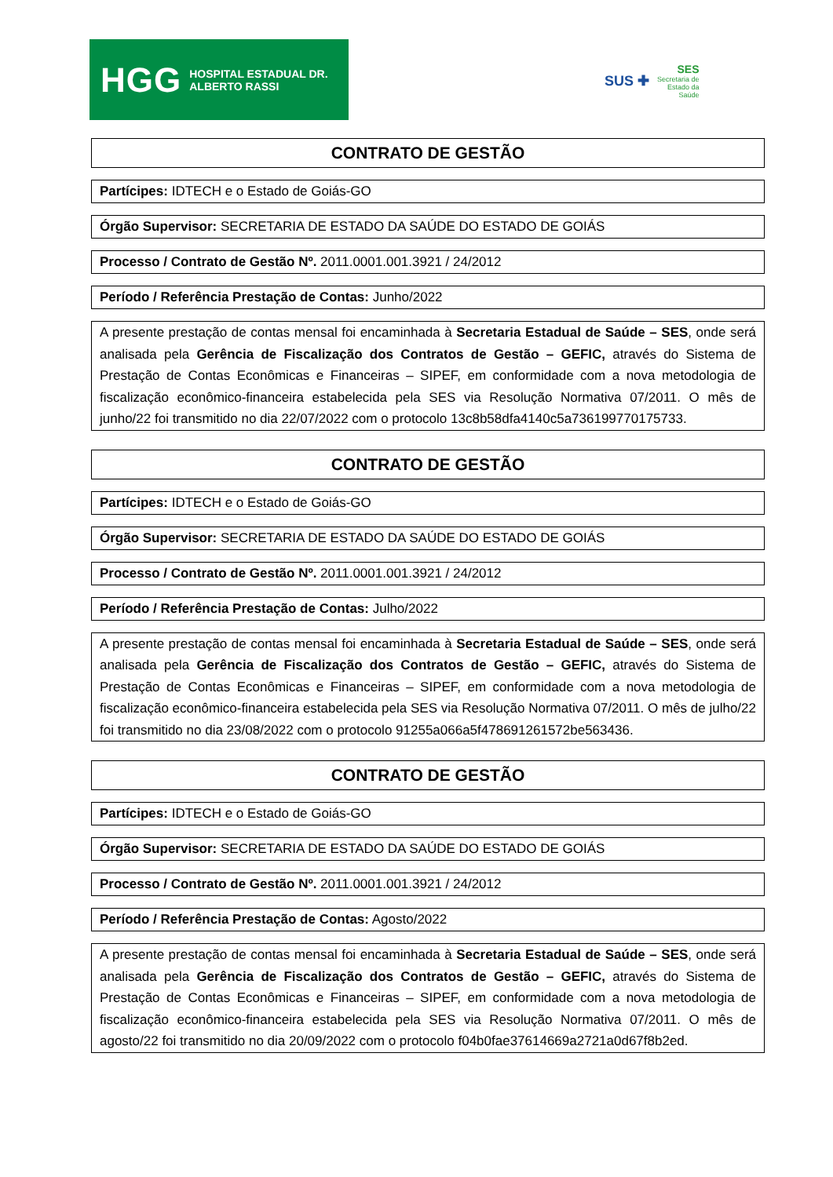HGG HOSPITAL ESTADUAL DR. ALBERTO RASSI
SUS ✚ SES
Secretaria de
Estado da
Saúde
CONTRATO DE GESTÃO
Partícipes: IDTECH e o Estado de Goiás-GO
Órgão Supervisor: SECRETARIA DE ESTADO DA SAÚDE DO ESTADO DE GOIÁS
Processo / Contrato de Gestão Nº. 2011.0001.001.3921 / 24/2012
Período / Referência Prestação de Contas: Junho/2022
A presente prestação de contas mensal foi encaminhada à Secretaria Estadual de Saúde – SES, onde será analisada pela Gerência de Fiscalização dos Contratos de Gestão – GEFIC, através do Sistema de Prestação de Contas Econômicas e Financeiras – SIPEF, em conformidade com a nova metodologia de fiscalização econômico-financeira estabelecida pela SES via Resolução Normativa 07/2011. O mês de junho/22 foi transmitido no dia 22/07/2022 com o protocolo 13c8b58dfa4140c5a736199770175733.
CONTRATO DE GESTÃO
Partícipes: IDTECH e o Estado de Goiás-GO
Órgão Supervisor: SECRETARIA DE ESTADO DA SAÚDE DO ESTADO DE GOIÁS
Processo / Contrato de Gestão Nº. 2011.0001.001.3921 / 24/2012
Período / Referência Prestação de Contas: Julho/2022
A presente prestação de contas mensal foi encaminhada à Secretaria Estadual de Saúde – SES, onde será analisada pela Gerência de Fiscalização dos Contratos de Gestão – GEFIC, através do Sistema de Prestação de Contas Econômicas e Financeiras – SIPEF, em conformidade com a nova metodologia de fiscalização econômico-financeira estabelecida pela SES via Resolução Normativa 07/2011. O mês de julho/22 foi transmitido no dia 23/08/2022 com o protocolo 91255a066a5f478691261572be563436.
CONTRATO DE GESTÃO
Partícipes: IDTECH e o Estado de Goiás-GO
Órgão Supervisor: SECRETARIA DE ESTADO DA SAÚDE DO ESTADO DE GOIÁS
Processo / Contrato de Gestão Nº. 2011.0001.001.3921 / 24/2012
Período / Referência Prestação de Contas: Agosto/2022
A presente prestação de contas mensal foi encaminhada à Secretaria Estadual de Saúde – SES, onde será analisada pela Gerência de Fiscalização dos Contratos de Gestão – GEFIC, através do Sistema de Prestação de Contas Econômicas e Financeiras – SIPEF, em conformidade com a nova metodologia de fiscalização econômico-financeira estabelecida pela SES via Resolução Normativa 07/2011. O mês de agosto/22 foi transmitido no dia 20/09/2022 com o protocolo f04b0fae37614669a2721a0d67f8b2ed.